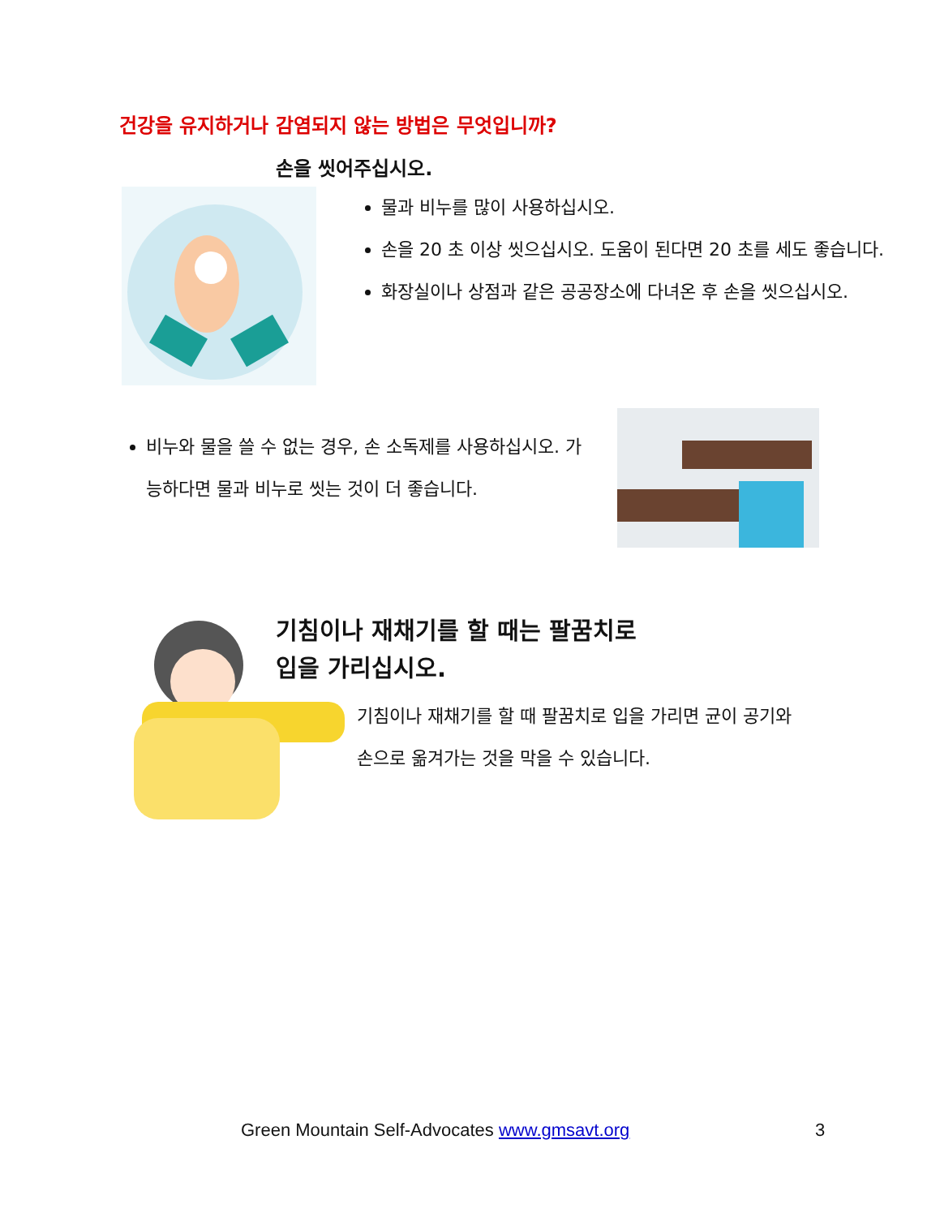건강을 유지하거나 감염되지 않는 방법은 무엇입니까?
손을 씻어주십시오.
물과 비누를 많이 사용하십시오.
손을 20 초 이상 씻으십시오. 도움이 된다면 20 초를 세도 좋습니다.
화장실이나 상점과 같은 공공장소에 다녀온 후 손을 씻으십시오.
비누와 물을 쓸 수 없는 경우, 손 소독제를 사용하십시오. 가능하다면 물과 비누로 씻는 것이 더 좋습니다.
기침이나 재채기를 할 때는 팔꿈치로
입을 가리십시오.
기침이나 재채기를 할 때 팔꿈치로 입을 가리면 균이 공기와 손으로 옮겨가는 것을 막을 수 있습니다.
Green Mountain Self-Advocates www.gmsavt.org
3